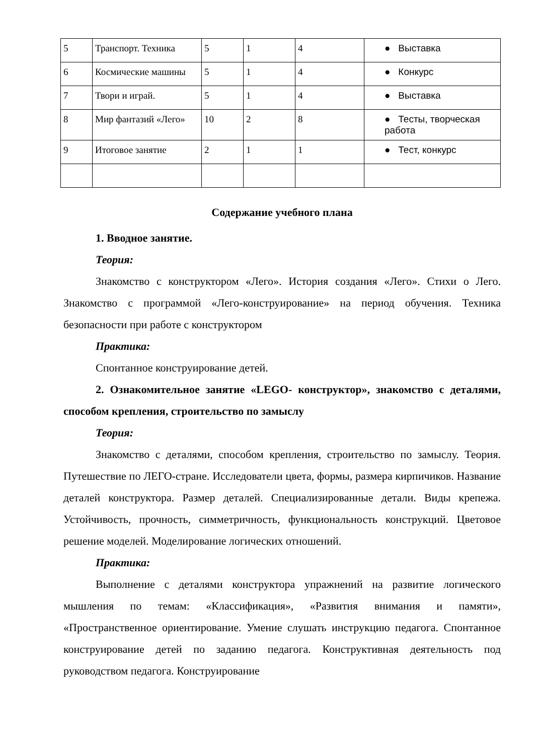| 5 | Транспорт. Техника | 5 | 1 | 4 | ● Выставка |
| 6 | Космические машины | 5 | 1 | 4 | ● Конкурс |
| 7 | Твори и играй. | 5 | 1 | 4 | ● Выставка |
| 8 | Мир фантазий «Лего» | 10 | 2 | 8 | ● Тесты, творческая работа |
| 9 | Итоговое занятие | 2 | 1 | 1 | ● Тест, конкурс |
Содержание учебного плана
1. Вводное занятие.
Теория:
Знакомство с конструктором «Лего». История создания «Лего». Стихи о Лего. Знакомство с программой «Лего-конструирование» на период обучения. Техника безопасности при работе с конструктором
Практика:
Спонтанное конструирование детей.
2. Ознакомительное занятие «LEGO- конструктор», знакомство с деталями, способом крепления, строительство по замыслу
Теория:
Знакомство с деталями, способом крепления, строительство по замыслу. Теория. Путешествие по ЛЕГО-стране. Исследователи цвета, формы, размера кирпичиков. Название деталей конструктора. Размер деталей. Специализированные детали. Виды крепежа. Устойчивость, прочность, симметричность, функциональность конструкций. Цветовое решение моделей. Моделирование логических отношений.
Практика:
Выполнение с деталями конструктора упражнений на развитие логического мышления по темам: «Классификация», «Развития внимания и памяти», «Пространственное ориентирование. Умение слушать инструкцию педагога. Спонтанное конструирование детей по заданию педагога. Конструктивная деятельность под руководством педагога. Конструирование